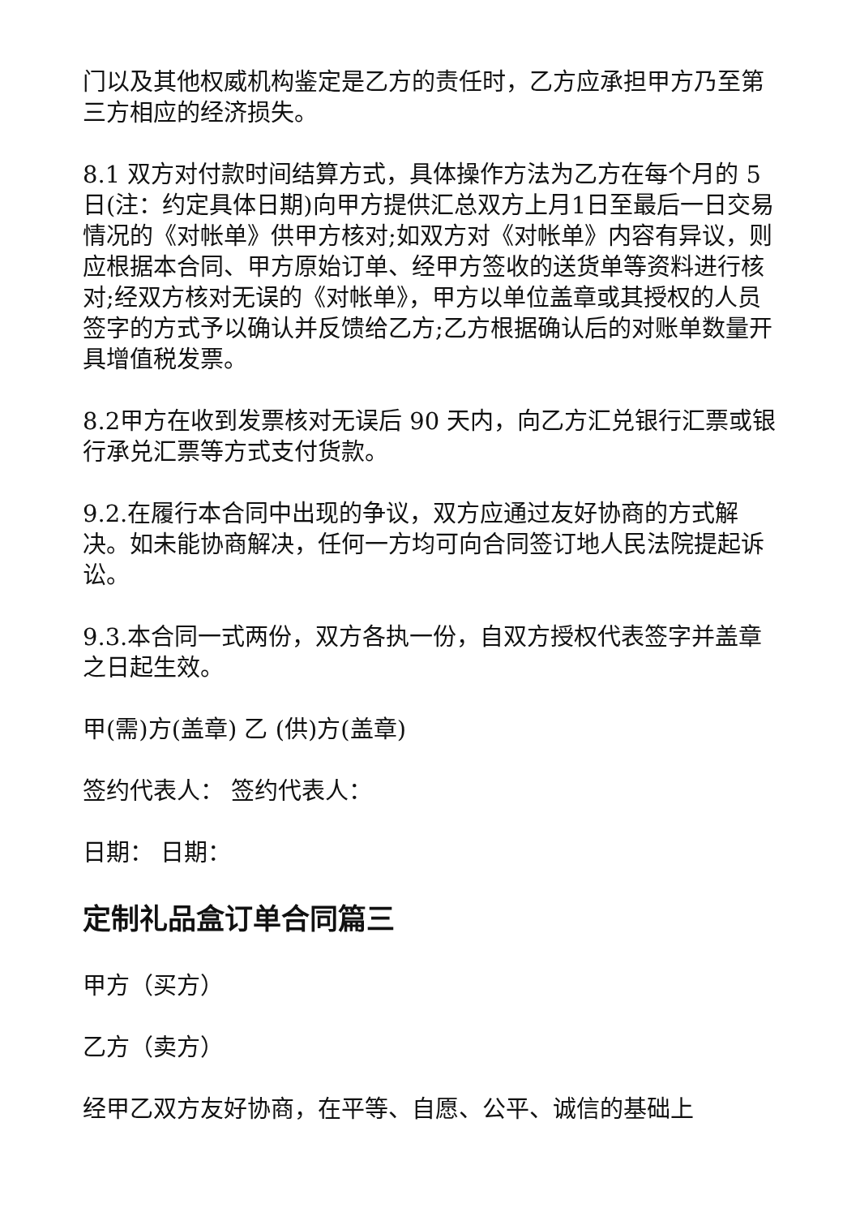门以及其他权威机构鉴定是乙方的责任时，乙方应承担甲方乃至第三方相应的经济损失。
8.1 双方对付款时间结算方式，具体操作方法为乙方在每个月的 5 日(注：约定具体日期)向甲方提供汇总双方上月1日至最后一日交易情况的《对帐单》供甲方核对;如双方对《对帐单》内容有异议，则应根据本合同、甲方原始订单、经甲方签收的送货单等资料进行核对;经双方核对无误的《对帐单》，甲方以单位盖章或其授权的人员签字的方式予以确认并反馈给乙方;乙方根据确认后的对账单数量开具增值税发票。
8.2甲方在收到发票核对无误后 90 天内，向乙方汇兑银行汇票或银行承兑汇票等方式支付货款。
9.2.在履行本合同中出现的争议，双方应通过友好协商的方式解决。如未能协商解决，任何一方均可向合同签订地人民法院提起诉讼。
9.3.本合同一式两份，双方各执一份，自双方授权代表签字并盖章之日起生效。
甲(需)方(盖章) 乙 (供)方(盖章)
签约代表人： 签约代表人：
日期： 日期：
定制礼品盒订单合同篇三
甲方（买方）
乙方（卖方）
经甲乙双方友好协商，在平等、自愿、公平、诚信的基础上